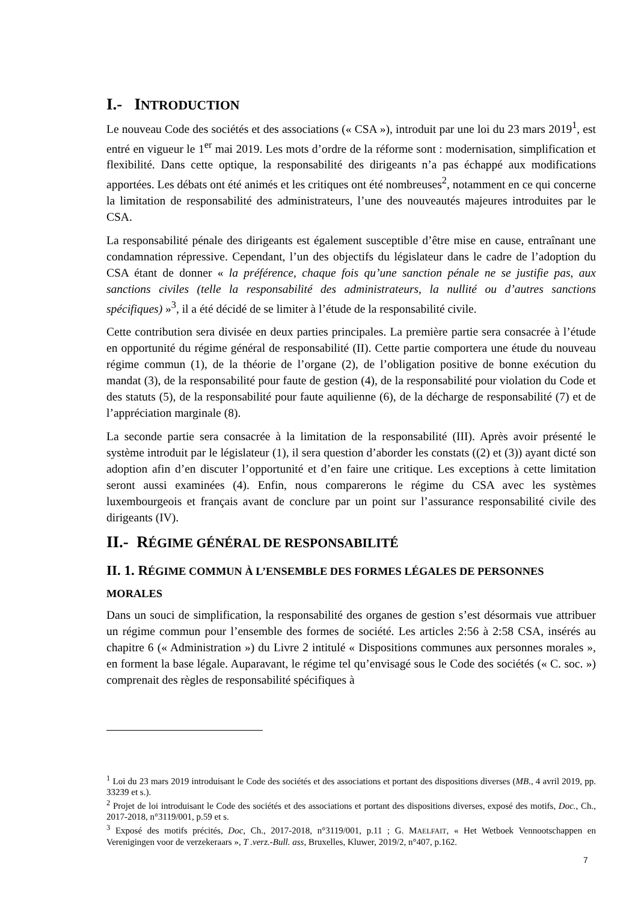I.- INTRODUCTION
Le nouveau Code des sociétés et des associations (« CSA »), introduit par une loi du 23 mars 2019<sup>1</sup>, est entré en vigueur le 1<sup>er</sup> mai 2019. Les mots d’ordre de la réforme sont : modernisation, simplification et flexibilité. Dans cette optique, la responsabilité des dirigeants n’a pas échappé aux modifications apportées. Les débats ont été animés et les critiques ont été nombreuses<sup>2</sup>, notamment en ce qui concerne la limitation de responsabilité des administrateurs, l’une des nouveautés majeures introduites par le CSA.
La responsabilité pénale des dirigeants est également susceptible d’être mise en cause, entraînant une condamnation répressive. Cependant, l’un des objectifs du législateur dans le cadre de l’adoption du CSA étant de donner « la préférence, chaque fois qu’une sanction pénale ne se justifie pas, aux sanctions civiles (telle la responsabilité des administrateurs, la nullité ou d’autres sanctions spécifiques) »<sup>3</sup>, il a été décidé de se limiter à l’étude de la responsabilité civile.
Cette contribution sera divisée en deux parties principales. La première partie sera consacrée à l’étude en opportunité du régime général de responsabilité (II). Cette partie comportera une étude du nouveau régime commun (1), de la théorie de l’organe (2), de l’obligation positive de bonne exécution du mandat (3), de la responsabilité pour faute de gestion (4), de la responsabilité pour violation du Code et des statuts (5), de la responsabilité pour faute aquilienne (6), de la décharge de responsabilité (7) et de l’appréciation marginale (8).
La seconde partie sera consacrée à la limitation de la responsabilité (III). Après avoir présenté le système introduit par le législateur (1), il sera question d’aborder les constats ((2) et (3)) ayant dicté son adoption afin d’en discuter l’opportunité et d’en faire une critique. Les exceptions à cette limitation seront aussi examinées (4). Enfin, nous comparerons le régime du CSA avec les systèmes luxembourgeois et français avant de conclure par un point sur l’assurance responsabilité civile des dirigeants (IV).
II.- RÉGIME GÉNÉRAL DE RESPONSABILITÉ
II. 1. RÉGIME COMMUN À L’ENSEMBLE DES FORMES LÉGALES DE PERSONNES MORALES
Dans un souci de simplification, la responsabilité des organes de gestion s’est désormais vue attribuer un régime commun pour l’ensemble des formes de société. Les articles 2:56 à 2:58 CSA, insérés au chapitre 6 (« Administration ») du Livre 2 intitulé « Dispositions communes aux personnes morales », en forment la base légale. Auparavant, le régime tel qu’envisagé sous le Code des sociétés (« C. soc. ») comprenait des règles de responsabilité spécifiques à
<sup>1</sup> Loi du 23 mars 2019 introduisant le Code des sociétés et des associations et portant des dispositions diverses (MB., 4 avril 2019, pp. 33239 et s.).
<sup>2</sup> Projet de loi introduisant le Code des sociétés et des associations et portant des dispositions diverses, exposé des motifs, Doc., Ch., 2017-2018, n°3119/001, p.59 et s.
<sup>3</sup> Exposé des motifs précités, Doc, Ch., 2017-2018, n°3119/001, p.11 ; G. MAELFAIT, « Het Wetboek Vennootschappen en Verenigingen voor de verzekeraars », T .verz.-Bull. ass, Bruxelles, Kluwer, 2019/2, n°407, p.162.
7